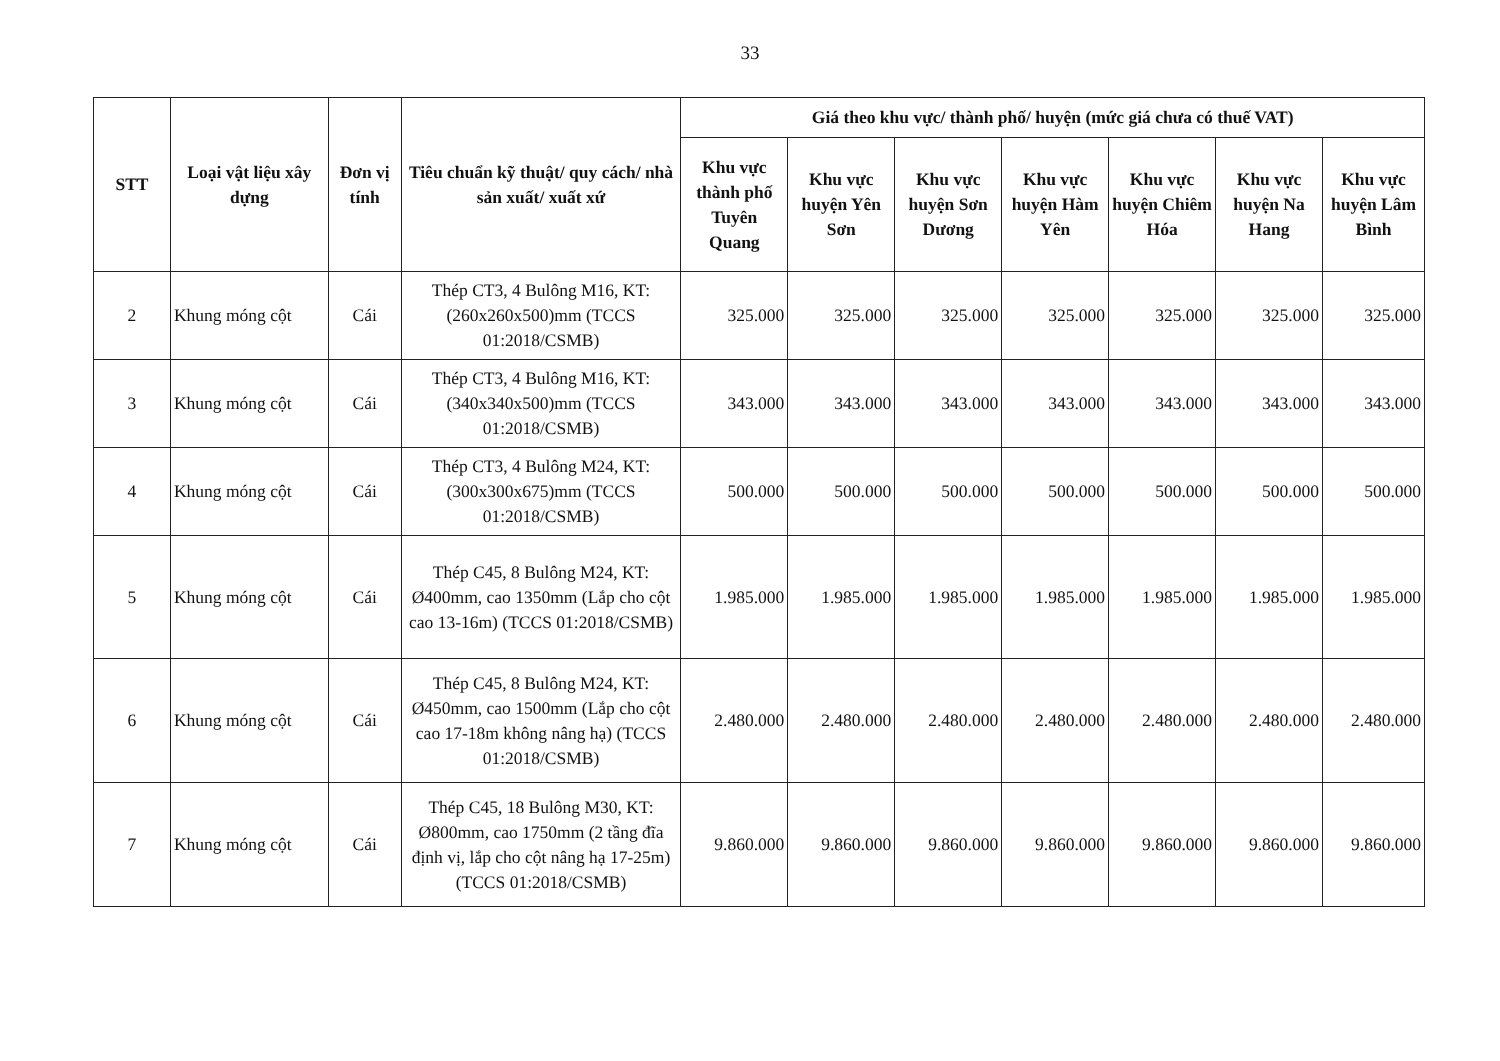33
| STT | Loại vật liệu xây dựng | Đơn vị tính | Tiêu chuẩn kỹ thuật/ quy cách/ nhà sản xuất/ xuất xứ | Giá theo khu vực/ thành phố/ huyện (mức giá chưa có thuế VAT) | | | | | | |
| --- | --- | --- | --- | --- | --- | --- | --- | --- | --- | --- |
| | | | | Khu vực thành phố Tuyên Quang | Khu vực huyện Yên Sơn | Khu vực huyện Sơn Dương | Khu vực huyện Hàm Yên | Khu vực huyện Chiêm Hóa | Khu vực huyện Na Hang | Khu vực huyện Lâm Bình |
| 2 | Khung móng cột | Cái | Thép CT3, 4 Bulông M16, KT: (260x260x500)mm (TCCS 01:2018/CSMB) | 325.000 | 325.000 | 325.000 | 325.000 | 325.000 | 325.000 | 325.000 |
| 3 | Khung móng cột | Cái | Thép CT3, 4 Bulông M16, KT: (340x340x500)mm (TCCS 01:2018/CSMB) | 343.000 | 343.000 | 343.000 | 343.000 | 343.000 | 343.000 | 343.000 |
| 4 | Khung móng cột | Cái | Thép CT3, 4 Bulông M24, KT: (300x300x675)mm (TCCS 01:2018/CSMB) | 500.000 | 500.000 | 500.000 | 500.000 | 500.000 | 500.000 | 500.000 |
| 5 | Khung móng cột | Cái | Thép C45, 8 Bulông M24, KT: Ø400mm, cao 1350mm (Lắp cho cột cao 13-16m) (TCCS 01:2018/CSMB) | 1.985.000 | 1.985.000 | 1.985.000 | 1.985.000 | 1.985.000 | 1.985.000 | 1.985.000 |
| 6 | Khung móng cột | Cái | Thép C45, 8 Bulông M24, KT: Ø450mm, cao 1500mm (Lắp cho cột cao 17-18m không nâng hạ) (TCCS 01:2018/CSMB) | 2.480.000 | 2.480.000 | 2.480.000 | 2.480.000 | 2.480.000 | 2.480.000 | 2.480.000 |
| 7 | Khung móng cột | Cái | Thép C45, 18 Bulông M30, KT: Ø800mm, cao 1750mm (2 tầng đĩa định vị, lắp cho cột nâng hạ 17-25m) (TCCS 01:2018/CSMB) | 9.860.000 | 9.860.000 | 9.860.000 | 9.860.000 | 9.860.000 | 9.860.000 | 9.860.000 |